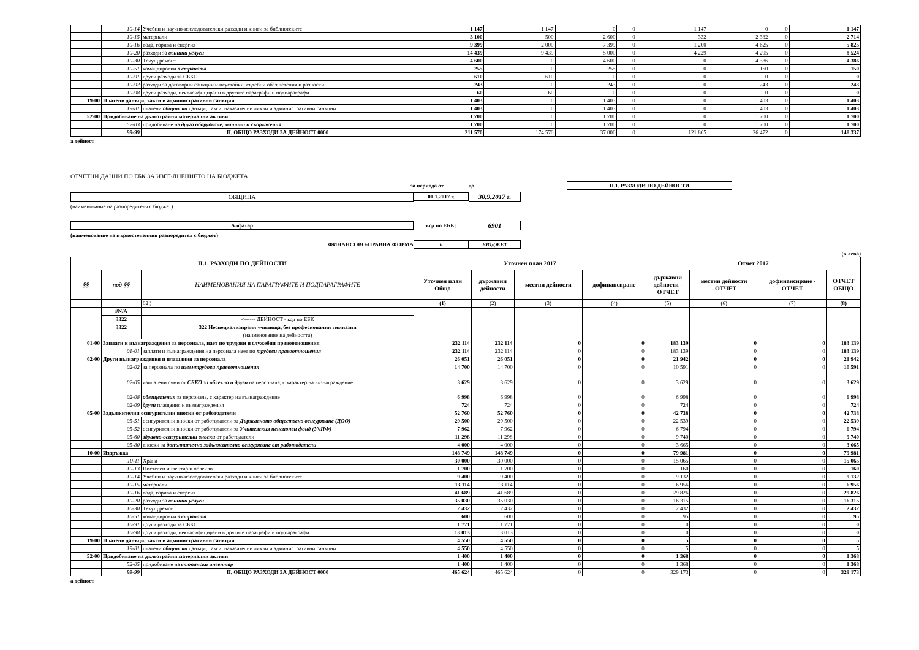| | 10-14 | Учебни и научно-изследователски разходи и книги за библиотеките | 1 147 | 1 147 | 0 | 0 | 1 147 | 0 | 0 | 1 147 |
| | 10-15 | материали | 3 100 | 500 | 2 600 | 0 | 332 | 2 382 | 0 | 2 714 |
| | 10-16 | вода, горива и енергия | 9 399 | 2 000 | 7 399 | 0 | 1 200 | 4 625 | 0 | 5 825 |
| | 10-20 | разходи за външни услуги | 14 439 | 9 439 | 5 000 | 0 | 4 229 | 4 295 | 0 | 8 524 |
| | 10-30 | Текущ ремонт | 4 600 | 0 | 4 600 | 0 | 0 | 4 386 | 0 | 4 386 |
| | 10-51 | командировки в страната | 255 | 0 | 255 | 0 | 0 | 150 | 0 | 150 |
| | 10-91 | други разходи за СБКО | 610 | 610 | 0 | 0 | 0 | 0 | 0 | 0 |
| | 10-92 | разходи за договорни санкции и неустойки, съдебни обезщетения и разноски | 243 | 0 | 243 | 0 | 0 | 243 | 0 | 243 |
| | 10-98 | други разходи, некласифицирани в другите параграфи и подпараграфи | 60 | 60 | 0 | 0 | 0 | 0 | 0 | 0 |
| 19-00 | Платени данъци, такси и административни санкции | | 1 403 | 0 | 1 403 | 0 | 0 | 1 403 | 0 | 1 403 |
| | 19-81 | платени общински данъци, такси, наказателни лихви и административни санкции | 1 403 | 0 | 1 403 | 0 | 0 | 1 403 | 0 | 1 403 |
| 52-00 | Придобиване на дълготрайни материални активи | | 1 700 | 0 | 1 700 | 0 | 0 | 1 700 | 0 | 1 700 |
| | 52-03 | придобиване на друго оборудване, машини и съоръжения | 1 700 | 0 | 1 700 | 0 | 0 | 1 700 | 0 | 1 700 |
| | 99-99 | II. ОБЩО РАЗХОДИ ЗА ДЕЙНОСТ 0000 | 211 570 | 174 570 | 37 000 | 0 | 121 865 | 26 472 | 0 | 148 337 |
а дейност
ОТЧЕТНИ ДАННИ ПО ЕБК ЗА ИЗПЪЛНЕНИЕТО НА БЮДЖЕТА
за периода от до II.1. РАЗХОДИ ПО ДЕЙНОСТИ
ОБЩИНА 01.1.2017 г. 30.9.2017 г.
(наименование на разпоредителя с бюджет)
Алфатар код по ЕБК: 6901
(наименование на първостепенния разпоредител с бюджет)
ФИНАНСОВО-ПРАВНА ФОРМА 0 БЮДЖЕТ
(в лева)
| II.1. РАЗХОДИ ПО ДЕЙНОСТИ | | | Уточнен план 2017 | | | | Отчет 2017 | | | |
| --- | --- | --- | --- | --- | --- | --- | --- | --- | --- | --- |
| §§ | под-§§ | НАИМЕНОВАНИЯ НА ПАРАГРАФИТЕ И ПОДПАРАГРАФИТЕ | Уточнен план Общо | държавни дейности | местни дейности | дофинансиране | държавни дейности - ОТЧЕТ | местни дейности - ОТЧЕТ | дофинансиране - ОТЧЕТ | ОТЧЕТ ОБЩО |
| | | 02 ¦ | (1) | (2) | (3) | (4) | (5) | (6) | (7) | (8) |
| | #N/A | | | | | | | | | |
| | 3322 | <------ ДЕЙНОСТ - код по ЕБК | | | | | | | | |
| | 3322 | 322 Неспециализирани училища, без професионални гимназии | | | | | | | | |
| | | (наименование на дейността) | | | | | | | | |
| 01-00 | Заплати и възнаграждения за персонала, нает по трудови и служебни правоотношения | | 232 114 | 232 114 | 0 | 0 | 183 139 | 0 | 0 | 183 139 |
| | 01-01 | заплати и възнаграждения на персонала нает по трудови правоотношения | 232 114 | 232 114 | 0 | 0 | 183 139 | 0 | 0 | 183 139 |
| 02-00 | Други възнаграждения и плащания за персонала | | 26 051 | 26 051 | 0 | 0 | 21 942 | 0 | 0 | 21 942 |
| | 02-02 | за персонала по извънтрудови правоотношения | 14 700 | 14 700 | 0 | 0 | 10 591 | 0 | 0 | 10 591 |
| | 02-05 | изплатени суми от СБКО за облекло и други на персонала, с характер на възнаграждение | 3 629 | 3 629 | 0 | 0 | 3 629 | 0 | 0 | 3 629 |
| | 02-08 | обезщетения за персонала, с характер на възнаграждение | 6 998 | 6 998 | 0 | 0 | 6 998 | 0 | 0 | 6 998 |
| | 02-09 | други плащания и възнаграждения | 724 | 724 | 0 | 0 | 724 | 0 | 0 | 724 |
| 05-00 | Задължителни осигурителни вноски от работодатели | | 52 760 | 52 760 | 0 | 0 | 42 738 | 0 | 0 | 42 738 |
| | 05-51 | осигурителни вноски от работодатели за Държавното обществено осигуряване (ДОО) | 29 500 | 29 500 | 0 | 0 | 22 539 | 0 | 0 | 22 539 |
| | 05-52 | осигурителни вноски от работодатели за Учителския пенсионен фонд (УчПФ) | 7 962 | 7 962 | 0 | 0 | 6 794 | 0 | 0 | 6 794 |
| | 05-60 | здравно-осигурителни вноски от работодатели | 11 298 | 11 298 | 0 | 0 | 9 740 | 0 | 0 | 9 740 |
| | 05-80 | вноски за допълнително задължително осигуряване от работодатели | 4 000 | 4 000 | 0 | 0 | 3 665 | 0 | 0 | 3 665 |
| 10-00 | Издръжка | | 148 749 | 148 749 | 0 | 0 | 79 981 | 0 | 0 | 79 981 |
| | 10-11 | Храна | 30 000 | 30 000 | 0 | 0 | 15 065 | 0 | 0 | 15 065 |
| | 10-13 | Постелен инвентар и облекло | 1 700 | 1 700 | 0 | 0 | 160 | 0 | 0 | 160 |
| | 10-14 | Учебни и научно-изследователски разходи и книги за библиотеките | 9 400 | 9 400 | 0 | 0 | 9 132 | 0 | 0 | 9 132 |
| | 10-15 | материали | 13 114 | 13 114 | 0 | 0 | 6 956 | 0 | 0 | 6 956 |
| | 10-16 | вода, горива и енергия | 41 689 | 41 689 | 0 | 0 | 29 826 | 0 | 0 | 29 826 |
| | 10-20 | разходи за външни услуги | 35 030 | 35 030 | 0 | 0 | 16 315 | 0 | 0 | 16 315 |
| | 10-30 | Текущ ремонт | 2 432 | 2 432 | 0 | 0 | 2 432 | 0 | 0 | 2 432 |
| | 10-51 | командировки в страната | 600 | 600 | 0 | 0 | 95 | 0 | 0 | 95 |
| | 10-91 | други разходи за СБКО | 1 771 | 1 771 | 0 | 0 | 0 | 0 | 0 | 0 |
| | 10-98 | други разходи, некласифицирани в другите параграфи и подпараграфи | 13 013 | 13 013 | 0 | 0 | 0 | 0 | 0 | 0 |
| 19-00 | Платени данъци, такси и административни санкции | | 4 550 | 4 550 | 0 | 0 | 5 | 0 | 0 | 5 |
| | 19-81 | платени общински данъци, такси, наказателни лихви и административни санкции | 4 550 | 4 550 | 0 | 0 | 5 | 0 | 0 | 5 |
| 52-00 | Придобиване на дълготрайни материални активи | | 1 400 | 1 400 | 0 | 0 | 1 368 | 0 | 0 | 1 368 |
| | 52-05 | придобиване на стопански инвентар | 1 400 | 1 400 | 0 | 0 | 1 368 | 0 | 0 | 1 368 |
| | 99-99 | II. ОБЩО РАЗХОДИ ЗА ДЕЙНОСТ 0000 | 465 624 | 465 624 | 0 | 0 | 329 173 | 0 | 0 | 329 173 |
а дейност